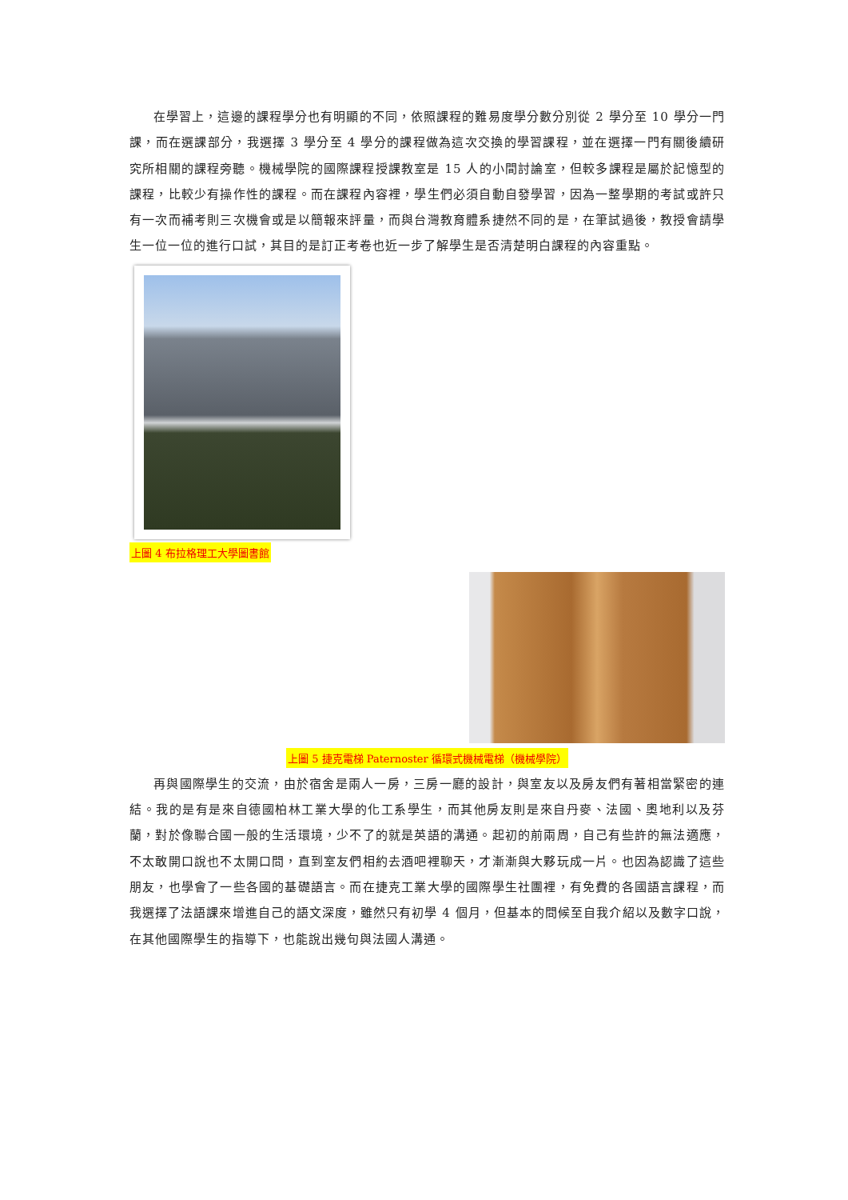在學習上，這邊的課程學分也有明顯的不同，依照課程的難易度學分數分別從 2 學分至 10 學分一門課，而在選課部分，我選擇 3 學分至 4 學分的課程做為這次交換的學習課程，並在選擇一門有關後續研究所相關的課程旁聽。機械學院的國際課程授課教室是 15 人的小間討論室，但較多課程是屬於記憶型的課程，比較少有操作性的課程。而在課程內容裡，學生們必須自動自發學習，因為一整學期的考試或許只有一次而補考則三次機會或是以簡報來評量，而與台灣教育體系捷然不同的是，在筆試過後，教授會請學生一位一位的進行口試，其目的是訂正考卷也近一步了解學生是否清楚明白課程的內容重點。
上圖 4 布拉格理工大學圖書館
上圖 5 捷克電梯 Paternoster 循環式機械電梯（機械學院）
再與國際學生的交流，由於宿舍是兩人一房，三房一廳的設計，與室友以及房友們有著相當緊密的連結。我的是有是來自德國柏林工業大學的化工系學生，而其他房友則是來自丹麥、法國、奧地利以及芬蘭，對於像聯合國一般的生活環境，少不了的就是英語的溝通。起初的前兩周，自己有些許的無法適應，不太敢開口說也不太開口問，直到室友們相約去酒吧裡聊天，才漸漸與大夥玩成一片。也因為認識了這些朋友，也學會了一些各國的基礎語言。而在捷克工業大學的國際學生社團裡，有免費的各國語言課程，而我選擇了法語課來增進自己的語文深度，雖然只有初學 4 個月，但基本的問候至自我介紹以及數字口說，在其他國際學生的指導下，也能說出幾句與法國人溝通。